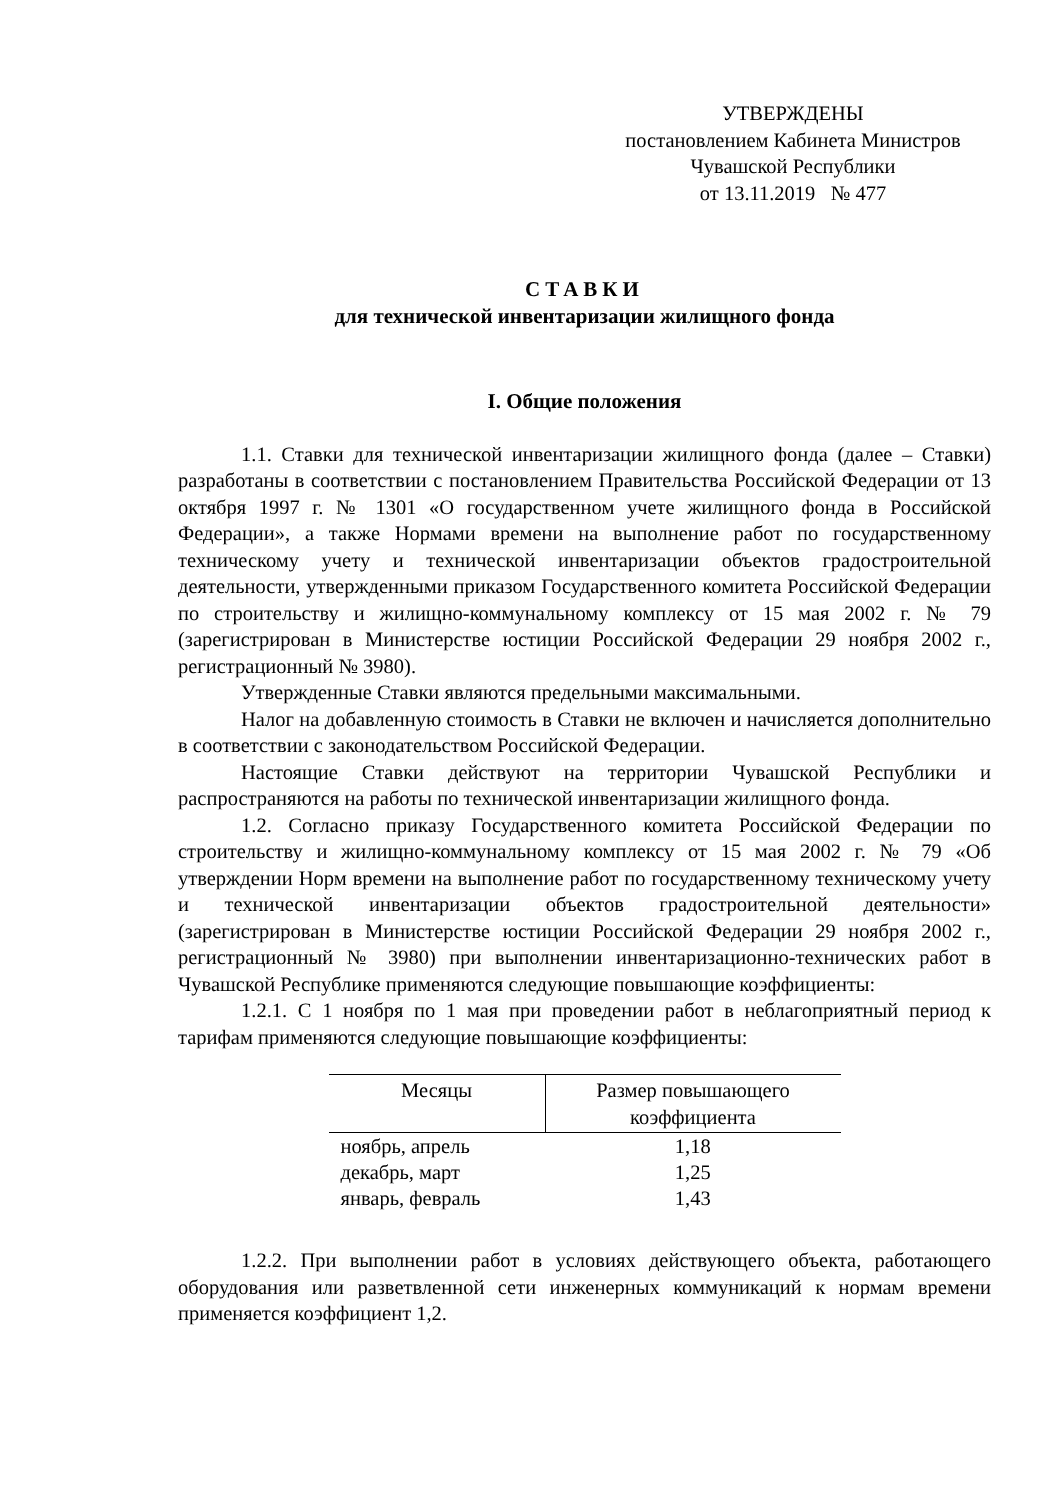УТВЕРЖДЕНЫ
постановлением Кабинета Министров
Чувашской Республики
от 13.11.2019 № 477
СТАВКИ
для технической инвентаризации жилищного фонда
I. Общие положения
1.1. Ставки для технической инвентаризации жилищного фонда (далее – Ставки) разработаны в соответствии с постановлением Правительства Российской Федерации от 13 октября 1997 г. № 1301 «О государственном учете жилищного фонда в Российской Федерации», а также Нормами времени на выполнение работ по государственному техническому учету и технической инвентаризации объектов градостроительной деятельности, утвержденными приказом Государственного комитета Российской Федерации по строительству и жилищно-коммунальному комплексу от 15 мая 2002 г. № 79 (зарегистрирован в Министерстве юстиции Российской Федерации 29 ноября 2002 г., регистрационный № 3980).
Утвержденные Ставки являются предельными максимальными.
Налог на добавленную стоимость в Ставки не включен и начисляется дополнительно в соответствии с законодательством Российской Федерации.
Настоящие Ставки действуют на территории Чувашской Республики и распространяются на работы по технической инвентаризации жилищного фонда.
1.2. Согласно приказу Государственного комитета Российской Федерации по строительству и жилищно-коммунальному комплексу от 15 мая 2002 г. № 79 «Об утверждении Норм времени на выполнение работ по государственному техническому учету и технической инвентаризации объектов градостроительной деятельности» (зарегистрирован в Министерстве юстиции Российской Федерации 29 ноября 2002 г., регистрационный № 3980) при выполнении инвентаризационно-технических работ в Чувашской Республике применяются следующие повышающие коэффициенты:
1.2.1. С 1 ноября по 1 мая при проведении работ в неблагоприятный период к тарифам применяются следующие повышающие коэффициенты:
| Месяцы | Размер повышающего коэффициента |
| --- | --- |
| ноябрь, апрель | 1,18 |
| декабрь, март | 1,25 |
| январь, февраль | 1,43 |
1.2.2. При выполнении работ в условиях действующего объекта, работающего оборудования или разветвленной сети инженерных коммуникаций к нормам времени применяется коэффициент 1,2.